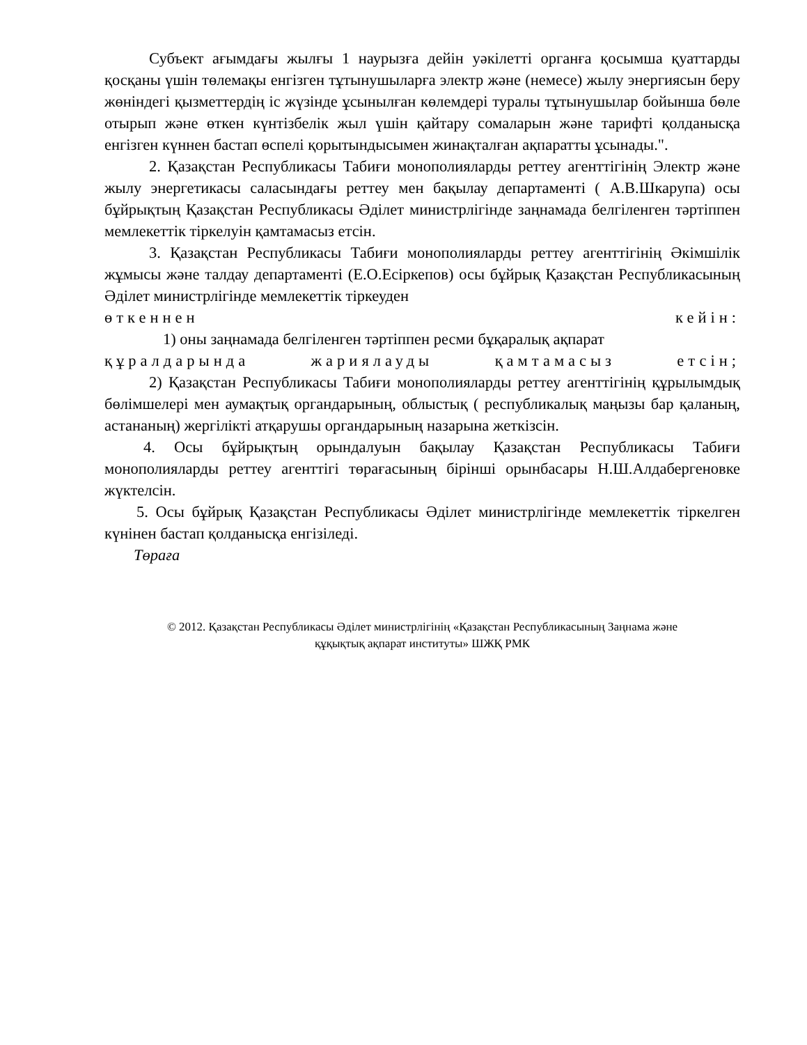Субъект ағымдағы жылғы 1 наурызға дейін уәкілетті органға қосымша қуаттарды қосқаны үшін төлемақы енгізген тұтынушыларға электр және (немесе) жылу энергиясын беру жөніндегі қызметтердің іс жүзінде ұсынылған көлемдері туралы тұтынушылар бойынша бөле отырып және өткен күнтізбелік жыл үшін қайтару сомаларын және тарифті қолданысқа енгізген күннен бастап өспелі қорытындысымен жинақталған ақпаратты ұсынады.".
2. Қазақстан Республикасы Табиғи монополияларды реттеу агенттігінің Электр және жылу энергетикасы саласындағы реттеу мен бақылау департаменті ( А.В.Шкарупа) осы бұйрықтың Қазақстан Республикасы Әділет министрлігінде заңнамада белгіленген тәртіппен мемлекеттік тіркелуін қамтамасыз етсін.
3. Қазақстан Республикасы Табиғи монополияларды реттеу агенттігінің Әкімшілік жұмысы және талдау департаменті (Е.О.Есіркепов) осы бұйрық Қазақстан Республикасының Әділет министрлігінде мемлекеттік тіркеуден
өткеннен кейін:
1) оны заңнамада белгіленген тәртіппен ресми бұқаралық ақпарат
құралдарында жариялауды қамтамасыз етсін;
2) Қазақстан Республикасы Табиғи монополияларды реттеу агенттігінің құрылымдық бөлімшелері мен аумақтық органдарының, облыстық ( республикалық маңызы бар қаланың, астананың) жергілікті атқарушы органдарының назарына жеткізсін.
4. Осы бұйрықтың орындалуын бақылау Қазақстан Республикасы Табиғи монополияларды реттеу агенттігі төрағасының бірінші орынбасары Н.Ш.Алдабергеновке жүктелсін.
5. Осы бұйрық Қазақстан Республикасы Әділет министрлігінде мемлекеттік тіркелген күнінен бастап қолданысқа енгізіледі.
Төраға
© 2012. Қазақстан Республикасы Әділет министрлігінің «Қазақстан Республикасының Заңнама және
құқықтық ақпарат институты» ШЖҚ РМК